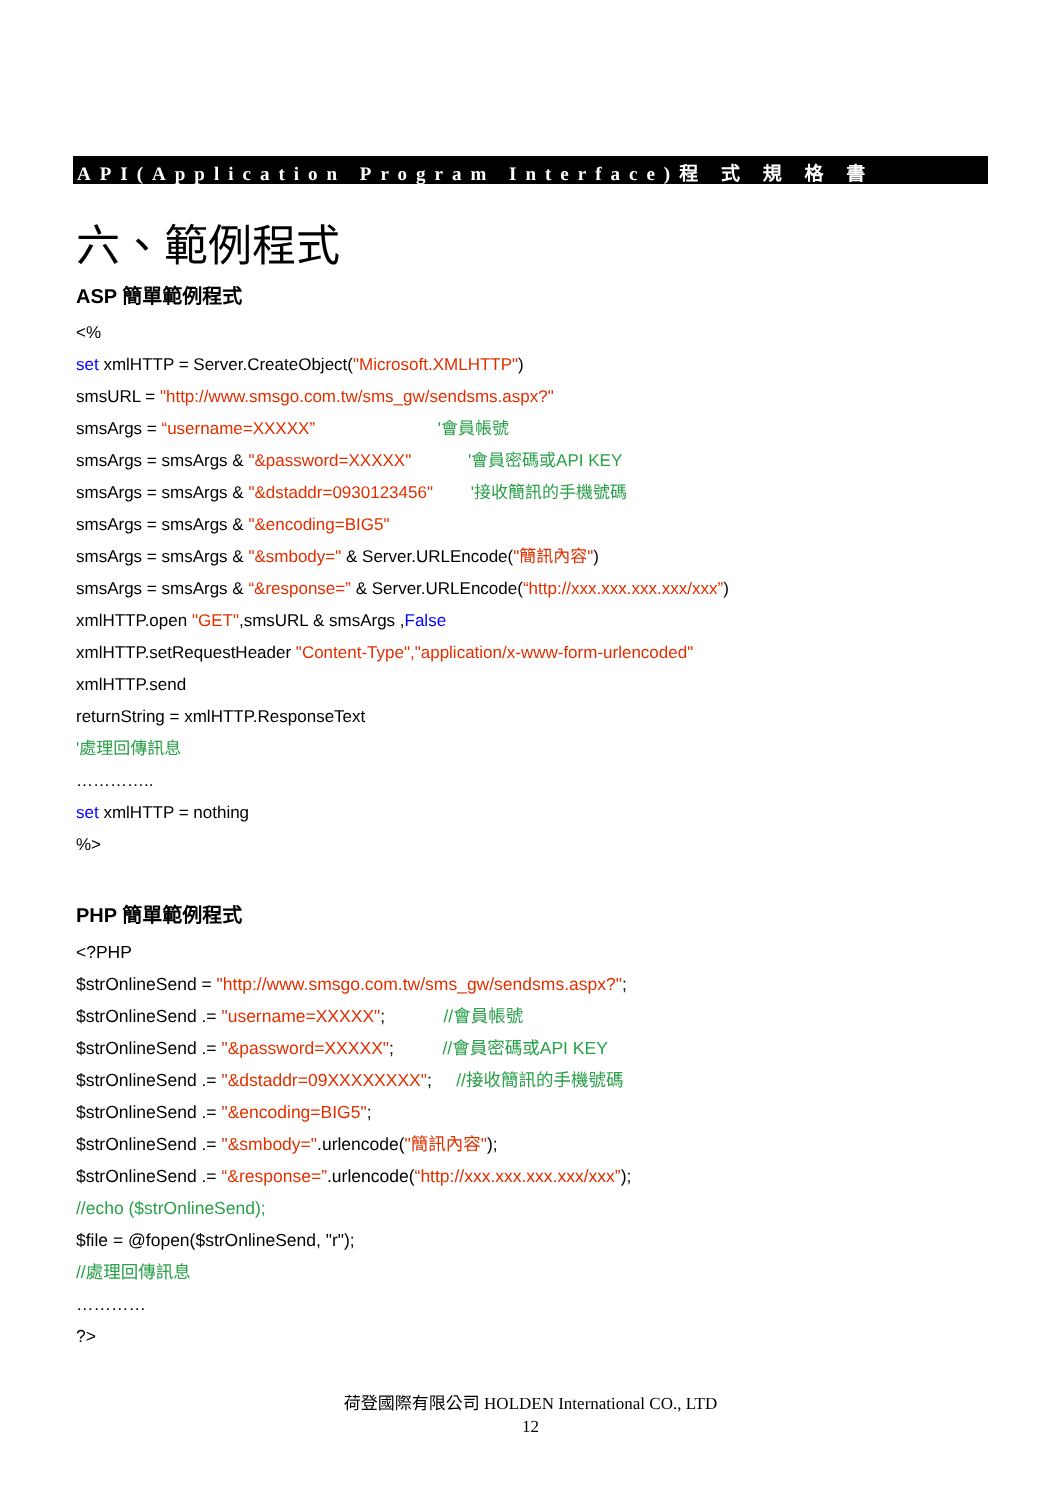API(Application Program Interface)程 式 規 格 書
六、範例程式
ASP 簡單範例程式
<%
set xmlHTTP = Server.CreateObject("Microsoft.XMLHTTP")
smsURL = "http://www.smsgo.com.tw/sms_gw/sendsms.aspx?"
smsArgs = “username=XXXXX” '會員帳號
smsArgs = smsArgs & "&password=XXXXX" '會員密碼或API KEY
smsArgs = smsArgs & "&dstaddr=0930123456" '接收簡訊的手機號碼
smsArgs = smsArgs & "&encoding=BIG5"
smsArgs = smsArgs & "&smbody=" & Server.URLEncode("簡訊內容")
smsArgs = smsArgs & “&response=” & Server.URLEncode(“http://xxx.xxx.xxx.xxx/xxx”)
xmlHTTP.open "GET",smsURL & smsArgs ,False
xmlHTTP.setRequestHeader "Content-Type","application/x-www-form-urlencoded"
xmlHTTP.send
returnString = xmlHTTP.ResponseText
'處理回傳訊息
…………..
set xmlHTTP = nothing
%>
PHP 簡單範例程式
<?PHP
$strOnlineSend = "http://www.smsgo.com.tw/sms_gw/sendsms.aspx?";
$strOnlineSend .= "username=XXXXX"; //會員帳號
$strOnlineSend .= "&password=XXXXX"; //會員密碼或API KEY
$strOnlineSend .= "&dstaddr=09XXXXXXXX"; //接收簡訊的手機號碼
$strOnlineSend .= "&encoding=BIG5";
$strOnlineSend .= "&smbody=".urlencode("簡訊內容");
$strOnlineSend .= “&response=”.urlencode(“http://xxx.xxx.xxx.xxx/xxx”);
//echo ($strOnlineSend);
$file = @fopen($strOnlineSend, "r");
//處理回傳訊息
…………
?>
荷登國際有限公司 HOLDEN International CO., LTD
12